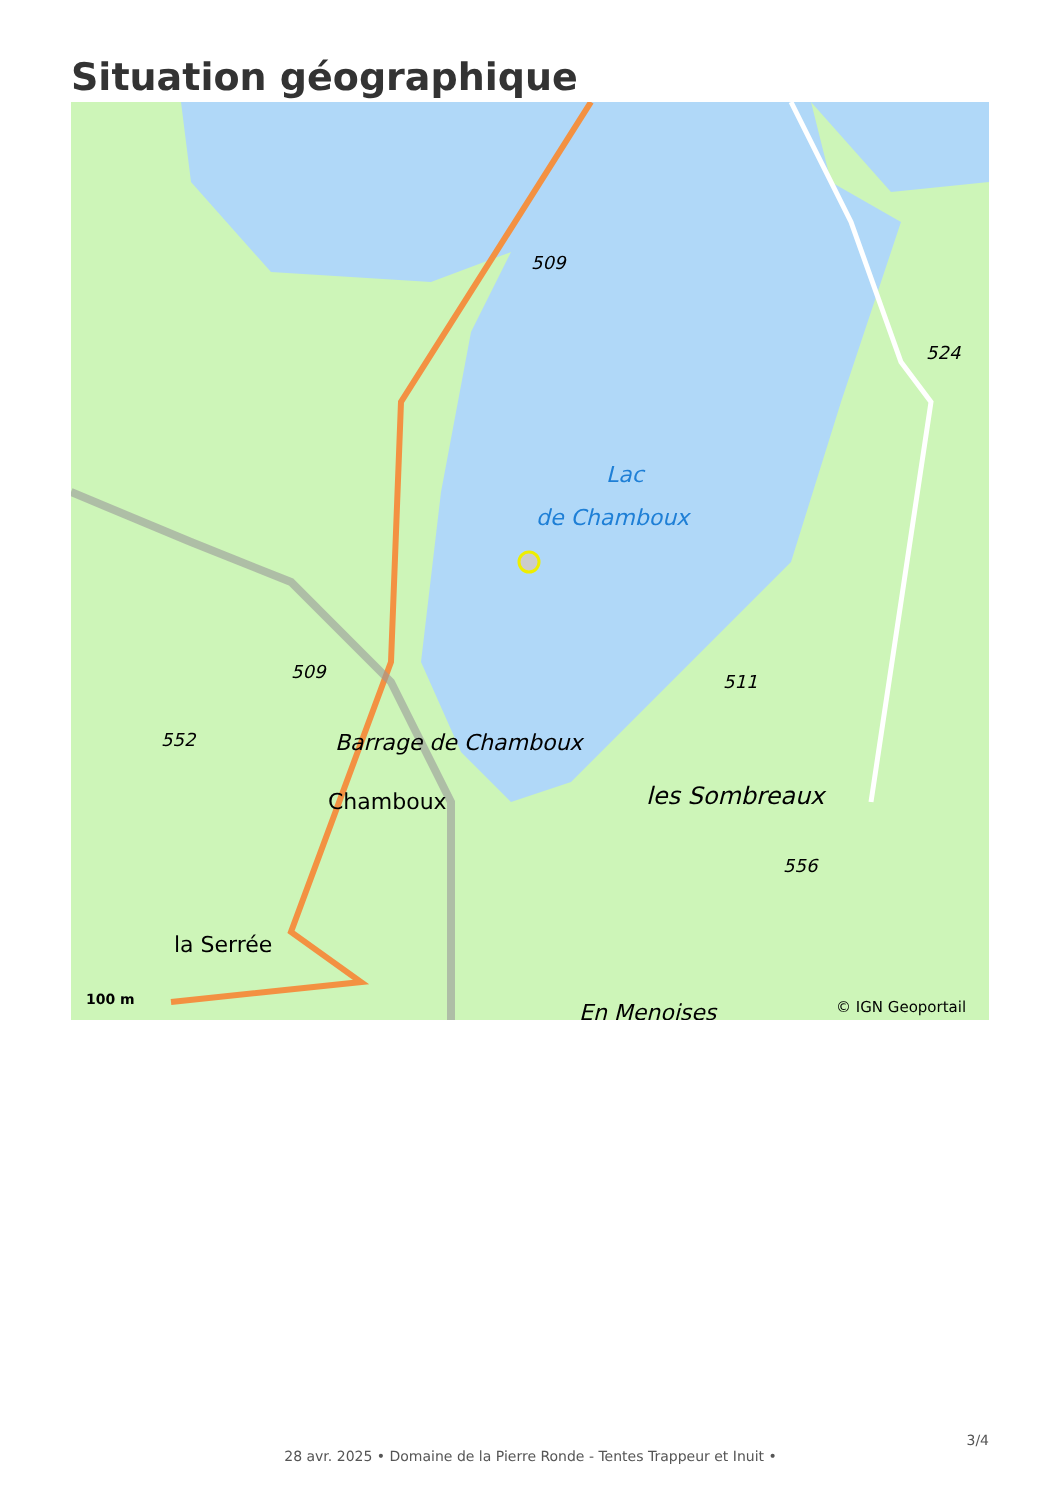Situation géographique
Lac
de Chamboux
509
524
509
552
511
Barrage de Chamboux
Chamboux
les Sombreaux
556
la Serrée
En Menoises
100 m
© IGN Geoportail
3/4
28 avr. 2025 • Domaine de la Pierre Ronde - Tentes Trappeur et Inuit •